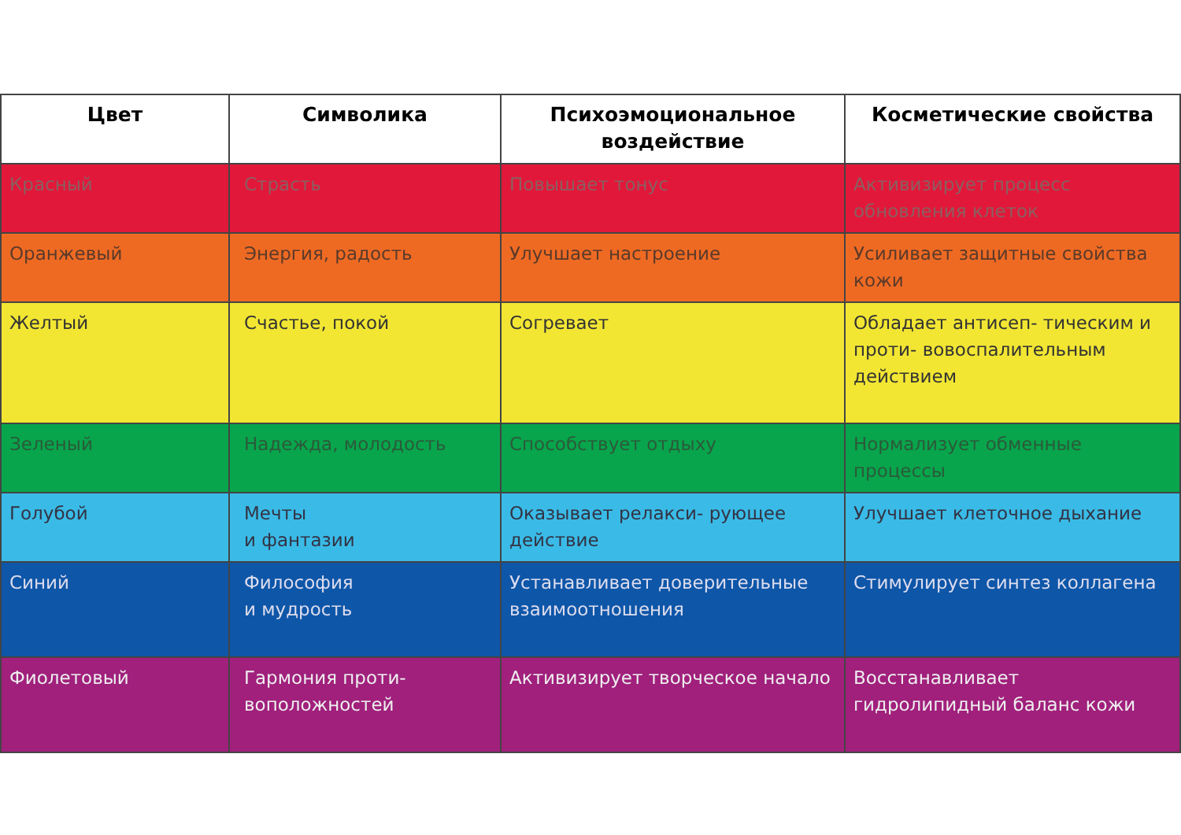| Цвет | Символика | Психоэмоциональное воздействие | Косметические свойства |
| --- | --- | --- | --- |
| Красный | Страсть | Повышает тонус | Активизирует процесс обновления клеток |
| Оранжевый | Энергия, радость | Улучшает настроение | Усиливает защитные свойства кожи |
| Желтый | Счастье, покой | Согревает | Обладает антисеп- тическим и проти- вовоспалительным действием |
| Зеленый | Надежда, молодость | Способствует отдыху | Нормализует обменные процессы |
| Голубой | Мечты и фантазии | Оказывает релакси- рующее действие | Улучшает клеточное дыхание |
| Синий | Философия и мудрость | Устанавливает доверительные взаимоотношения | Стимулирует синтез коллагена |
| Фиолетовый | Гармония проти- воположностей | Активизирует творческое начало | Восстанавливает гидролипидный баланс кожи |